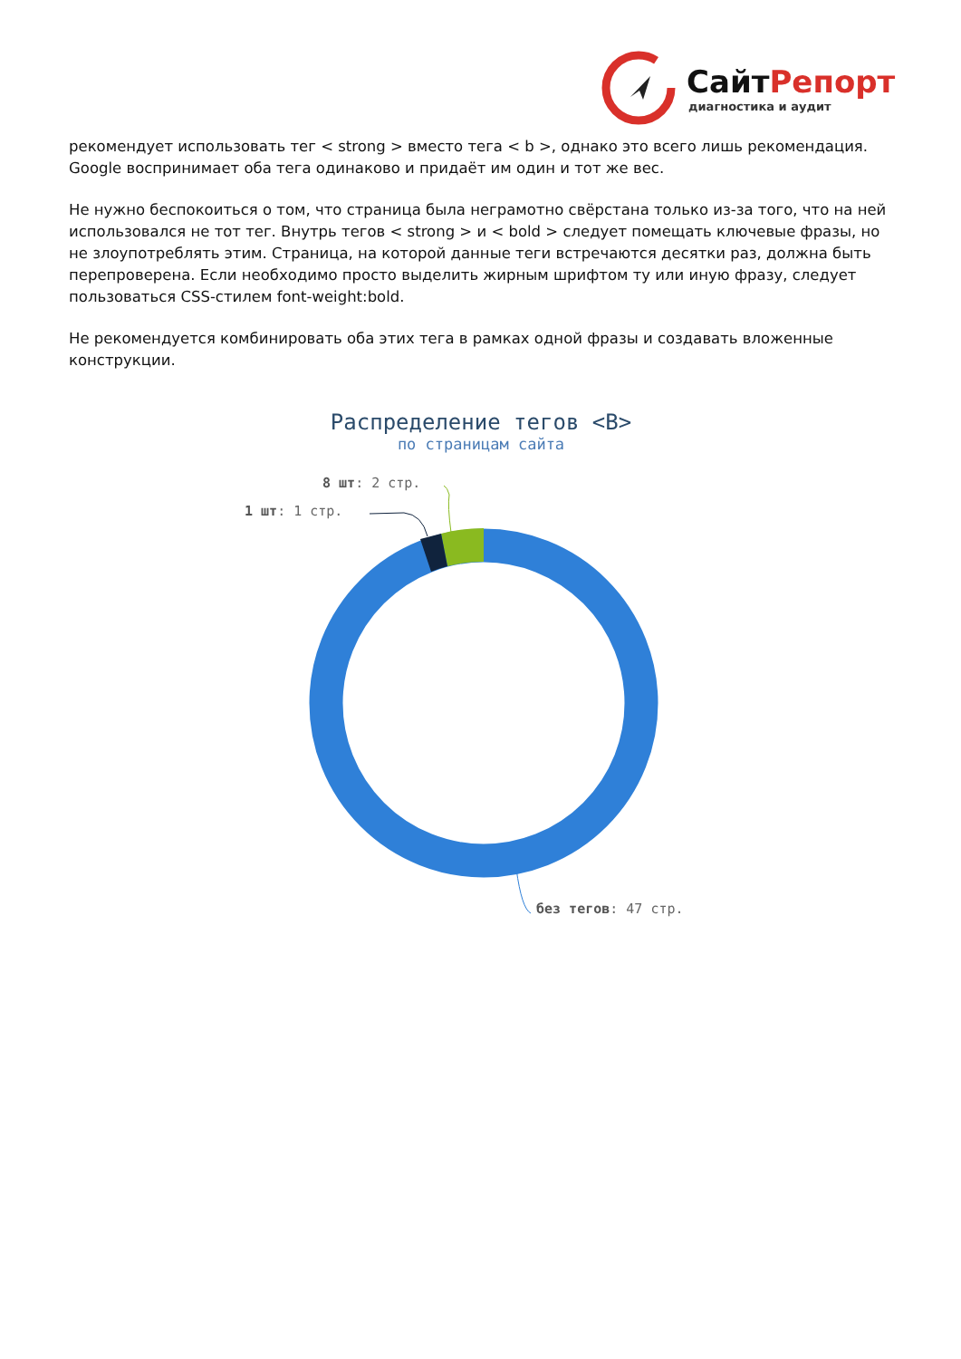СайтРепорт
диагностика и аудит
рекомендует использовать тег < strong > вместо тега < b >, однако это всего лишь рекомендация. Google воспринимает оба тега одинаково и придаёт им один и тот же вес.
Не нужно беспокоиться о том, что страница была неграмотно свёрстана только из-за того, что на ней использовался не тот тег. Внутрь тегов < strong > и < bold > следует помещать ключевые фразы, но не злоупотреблять этим. Страница, на которой данные теги встречаются десятки раз, должна быть перепроверена. Если необходимо просто выделить жирным шрифтом ту или иную фразу, следует пользоваться CSS-стилем font-weight:bold.
Не рекомендуется комбинировать оба этих тега в рамках одной фразы и создавать вложенные конструкции.
Распределение тегов <B>
по страницам сайта
8 шт: 2 стр.
1 шт: 1 стр.
без тегов: 47 стр.